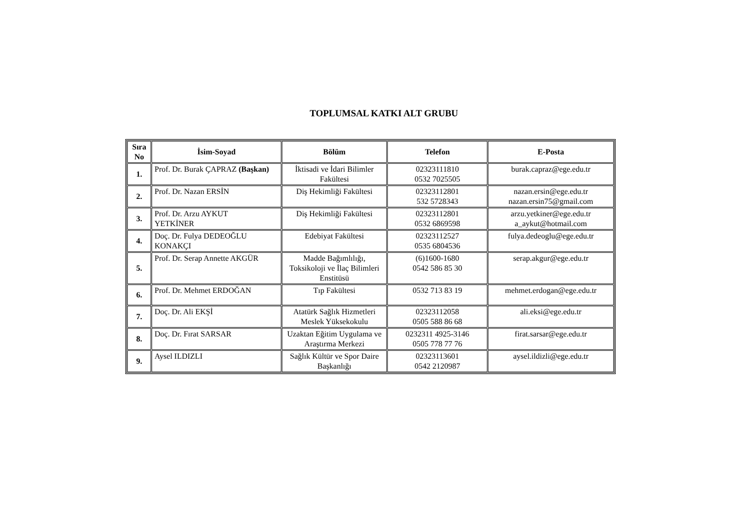TOPLUMSAL KATKI ALT GRUBU
| Sıra No | İsim-Soyad | Bölüm | Telefon | E-Posta |
| --- | --- | --- | --- | --- |
| 1. | Prof. Dr. Burak ÇAPRAZ (Başkan) | İktisadi ve İdari Bilimler Fakültesi | 02323111810 0532 7025505 | burak.capraz@ege.edu.tr |
| 2. | Prof. Dr. Nazan ERSİN | Diş Hekimliği Fakültesi | 02323112801 532 5728343 | nazan.ersin@ege.edu.tr nazan.ersin75@gmail.com |
| 3. | Prof. Dr. Arzu AYKUT YETKİNER | Diş Hekimliği Fakültesi | 02323112801 0532 6869598 | arzu.yetkiner@ege.edu.tr a_aykut@hotmail.com |
| 4. | Doç. Dr. Fulya DEDEOĞLU KONAKÇI | Edebiyat Fakültesi | 02323112527 0535 6804536 | fulya.dedeoglu@ege.edu.tr |
| 5. | Prof. Dr. Serap Annette AKGÜR | Madde Bağımlılığı, Toksikoloji ve İlaç Bilimleri Enstitüsü | (6)1600-1680 0542 586 85 30 | serap.akgur@ege.edu.tr |
| 6. | Prof. Dr. Mehmet ERDOĞAN | Tıp Fakültesi | 0532 713 83 19 | mehmet.erdogan@ege.edu.tr |
| 7. | Doç. Dr. Ali EKŞİ | Atatürk Sağlık Hizmetleri Meslek Yüksekokulu | 02323112058 0505 588 86 68 | ali.eksi@ege.edu.tr |
| 8. | Doç. Dr. Fırat SARSAR | Uzaktan Eğitim Uygulama ve Araştırma Merkezi | 0232311 4925-3146 0505 778 77 76 | firat.sarsar@ege.edu.tr |
| 9. | Aysel ILDIZLI | Sağlık Kültür ve Spor Daire Başkanlığı | 02323113601 0542 2120987 | aysel.ildizli@ege.edu.tr |